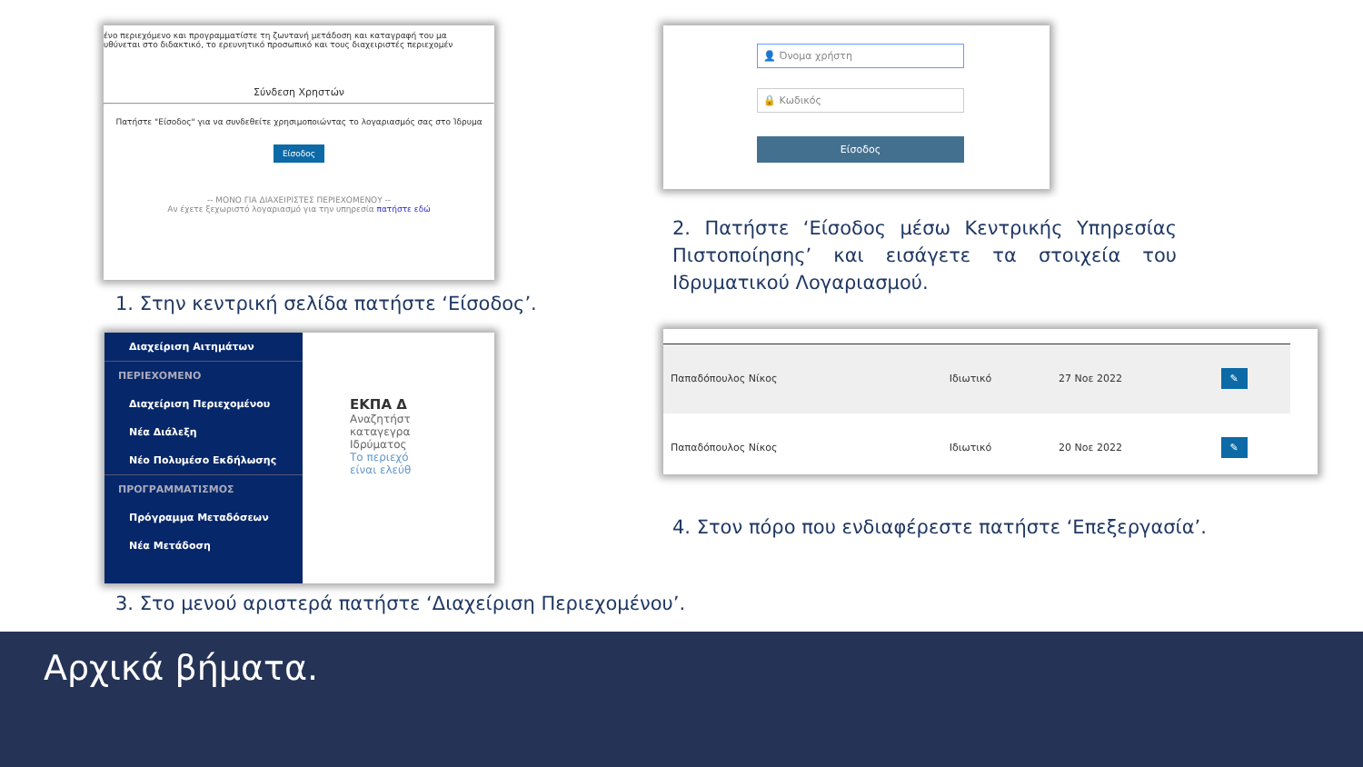ένο περιεχόμενο και προγραμματίστε τη ζωντανή μετάδοση και καταγραφή του μα
υθύνεται στο διδακτικό, το ερευνητικό προσωπικό και τους διαχειριστές περιεχομέν
Σύνδεση Χρηστών
Πατήστε "Είσοδος" για να συνδεθείτε χρησιμοποιώντας το λογαριασμός σας στο Ίδρυμα
Είσοδος
-- ΜΟΝΟ ΓΙΑ ΔΙΑΧΕΙΡΙΣΤΕΣ ΠΕΡΙΕΧΟΜΕΝΟΥ --
Αν έχετε ξεχωριστό λογαριασμό για την υπηρεσία πατήστε εδώ
1. Στην κεντρική σελίδα πατήστε ‘Είσοδος’.
👤 Όνομα χρήστη
🔒 Κωδικός
Είσοδος
2. Πατήστε ‘Είσοδος μέσω Κεντρικής Υπηρεσίας Πιστοποίησης’ και εισάγετε τα στοιχεία του Ιδρυματικού Λογαριασμού.
Διαχείριση Αιτημάτων
ΠΕΡΙΕΧΟΜΕΝΟ
Διαχείριση Περιεχομένου
Νέα Διάλεξη
Νέο Πολυμέσο Εκδήλωσης
ΠΡΟΓΡΑΜΜΑΤΙΣΜΟΣ
Πρόγραμμα Μεταδόσεων
Νέα Μετάδοση
ΕΚΠΑ Δ
Αναζητήστ
καταγεγρα
Ιδρύματος
Το περιεχό
είναι ελεύθ
3. Στο μενού αριστερά πατήστε ‘Διαχείριση Περιεχομένου’.
| Παπαδόπουλος Νίκος | Ιδιωτικό | 27 Νοε 2022 | ✎ |
| Παπαδόπουλος Νίκος | Ιδιωτικό | 20 Νοε 2022 | ✎ |
4. Στον πόρο που ενδιαφέρεστε πατήστε ‘Επεξεργασία’.
Αρχικά βήματα.